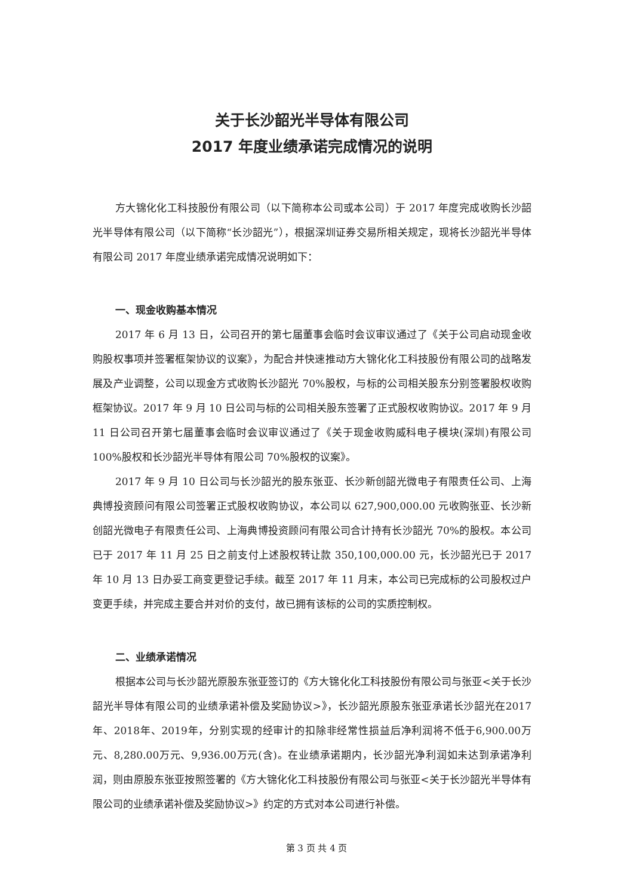关于长沙韶光半导体有限公司
2017 年度业绩承诺完成情况的说明
方大锦化化工科技股份有限公司（以下简称本公司或本公司）于 2017 年度完成收购长沙韶光半导体有限公司（以下简称“长沙韶光”），根据深圳证券交易所相关规定，现将长沙韶光半导体有限公司 2017 年度业绩承诺完成情况说明如下：
一、现金收购基本情况
2017 年 6 月 13 日，公司召开的第七届董事会临时会议审议通过了《关于公司启动现金收购股权事项并签署框架协议的议案》，为配合并快速推动方大锦化化工科技股份有限公司的战略发展及产业调整，公司以现金方式收购长沙韶光 70%股权，与标的公司相关股东分别签署股权收购框架协议。2017 年 9 月 10 日公司与标的公司相关股东签署了正式股权收购协议。2017 年 9 月 11 日公司召开第七届董事会临时会议审议通过了《关于现金收购威科电子模块(深圳)有限公司 100%股权和长沙韶光半导体有限公司 70%股权的议案》。
2017 年 9 月 10 日公司与长沙韶光的股东张亚、长沙新创韶光微电子有限责任公司、上海典博投资顾问有限公司签署正式股权收购协议，本公司以 627,900,000.00 元收购张亚、长沙新创韶光微电子有限责任公司、上海典博投资顾问有限公司合计持有长沙韶光 70%的股权。本公司已于 2017 年 11 月 25 日之前支付上述股权转让款 350,100,000.00 元，长沙韶光已于 2017 年 10 月 13 日办妥工商变更登记手续。截至 2017 年 11 月末，本公司已完成标的公司股权过户变更手续，并完成主要合并对价的支付，故已拥有该标的公司的实质控制权。
二、业绩承诺情况
根据本公司与长沙韶光原股东张亚签订的《方大锦化化工科技股份有限公司与张亚<关于长沙韶光半导体有限公司的业绩承诺补偿及奖励协议>》，长沙韶光原股东张亚承诺长沙韶光在2017年、2018年、2019年，分别实现的经审计的扣除非经常性损益后净利润将不低于6,900.00万元、8,280.00万元、9,936.00万元(含)。在业绩承诺期内，长沙韶光净利润如未达到承诺净利润，则由原股东张亚按照签署的《方大锦化化工科技股份有限公司与张亚<关于长沙韶光半导体有限公司的业绩承诺补偿及奖励协议>》约定的方式对本公司进行补偿。
第 3 页 共 4 页